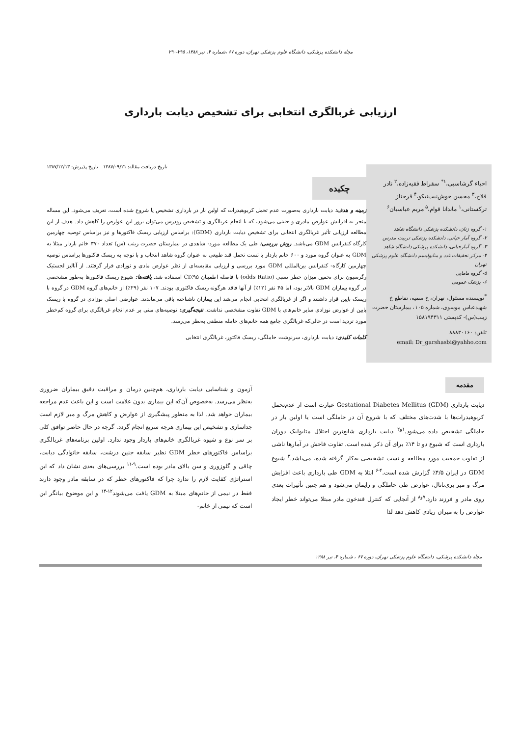مجله دانشکده پزشکی، دانشگاه علوم پزشکی تهران، دوره ۶۷ ،شماره ۴، تیر ۱۳۸۸، ۲۹۵-۲۹۰
ارزیابی غربالگری انتخابی برای تشخیص دیابت بارداری
احیاء گرشاسبی،<sup>۱*</sup> سقراط فقیه‌زاده،<sup>۲</sup> نادر فلاح،<sup>۳</sup> محسن خوش‌نیت‌نیکو،<sup>۴</sup> فرحناز ترکستانی،<sup>۱</sup> ماندانا قوام،<sup>۵</sup> مریم عباسیان<sup>۶</sup>
۱- گروه زنان، دانشکده پزشکی دانشگاه شاهد
۲- گروه آمار حیاتی، دانشکده پزشکی تربیت مدرس
۳- گروه آمارحیاتی، دانشکده پزشکی دانشگاه شاهد
۴- مرکز تحقیقات غدد و متابولیسم دانشگاه علوم پزشکی تهران
۵- گروه مامایی
۶- پزشک عمومی
<sup>*</sup> نویسنده مسئول، تهران، خ سمیه، تقاطع خ شهیدعباس موسوی، شماره ۱۰۵، بیمارستان حضرت زینب(س)- کدپستی ۱۵۸۱۹۴۳۱۱
تلفن: ۸۸۸۳۰۱۶۰
email: Dr_garshasbi@yahho.com
تاریخ دریافت مقاله: ۱۳۸۷/۰۹/۲۱ تاریخ پذیرش: ۱۳۸۷/۱۲/۱۳
چکیده
زمینه و هدف: دیابت بارداری به‌صورت عدم تحمل کربوهیدرات که اولین بار در بارداری تشخیص یا شروع شده است، تعریف می‌شود. این مساله منجر به افزایش عوارض مادری و جنینی می‌شود، که با انجام غربالگری و تشخیص زودرس می‌توان بروز این عوارض را کاهش داد. هدف از این مطالعه ارزیابی تأثیر غربالگری انتخابی برای تشخیص دیابت بارداری (GDM): براساس ارزیابی ریسک فاکتورها و نیز براساس توصیه چهارمین کارگاه کنفرانس GDM می‌باشد. روش بررسی: طی یک مطالعه مورد- شاهدی در بیمارستان حضرت زینب (س) تعداد ۳۷۰ خانم باردار مبتلا به GDM به عنوان گروه مورد و ۶۰۰ خانم باردار با تست تحمل قند طبیعی به عنوان گروه شاهد انتخاب و با توجه به ریسک فاکتورها براساس توصیه چهارمین کارگاه- کنفرانس بین‌المللی GDM مورد بررسی و ارزیابی مقایسه‌ای از نظر عوارض مادی و نوزادی قرار گرفتند. از آنالیز لجستیک رگرسیون برای تخمین میزان خطر نسبی (odds Ratio) با فاصله اطمینان CI٪۹۵ استفاده شد. یافته‌ها: شیوع ریسک فاکتورها به‌طور مشخصی در گروه بیماران GDM بالاتر بود، اما ۴۵ نفر (۱۲٪) از آنها فاقد هرگونه ریسک فاکتوری بودند. ۱۰۷ نفر (۲۹٪) از خانم‌های گروه GDM در گروه با ریسک پایین قرار داشتند و اگر از غربالگری انتخابی انجام می‌شد این بیماران ناشناخته باقی می‌ماندند. عوارضی اصلی نوزادی در گروه با ریسک پایین از عوارض نوزادی سایر خانم‌های با GDM تفاوت مشخصی نداشت. نتیجه‌گیری: توصیه‌های مبنی بر عدم انجام غربالگری برای گروه کم‌خطر مورد تردید است در حالی‌که غربالگری جامع همه خانم‌های حامله منطقی به‌نظر می‌رسد.
کلمات کلیدی: دیابت بارداری، سرنوشت حاملگی، ریسک فاکتور، غربالگری انتخابی
مقدمه
دیابت بارداری (Gestational Diabetes Mellitus (GDM عبارت است از عدم‌تحمل کربوهیدرات‌ها با شدت‌های مختلف که با شروع آن در حاملگی است یا اولین بار در حاملگی تشخیص داده می‌شود.<sup>۱و۲</sup> دیابت بارداری شایع‌ترین اختلال متابولیک دوران بارداری است که شیوع دو تا ۱۴٪ برای آن ذکر شده است. تفاوت فاحش در آمارها ناشی از تفاوت جمعیت مورد مطالعه و تست تشخیصی به‌کار گرفته شده، می‌باشد.<sup>۳</sup> شیوع GDM در ایران ۴/۵٪ گزارش شده است.<sup>۴-۶</sup> ابتلا به GDM طی بارداری باعث افزایش مرگ و میر پری‌ناتال، عوارض طی حاملگی و زایمان می‌شود و هم چنین تأثیرات بعدی روی مادر و فرزند دارد.<sup>۷و۸</sup> از آنجایی که کنترل قندخون مادر مبتلا می‌تواند خطر ایجاد عوارض را به میزان زیادی کاهش دهد لذا
آزمون و شناسایی دیابت بارداری، هم‌چنین درمان و مراقبت دقیق بیماران ضروری به‌نظر می‌رسد. به‌خصوص آن‌که این بیماری بدون علامت است و این باعث عدم مراجعه بیماران خواهد شد. لذا به منظور پیشگیری از عوارض و کاهش مرگ و میر لازم است جداسازی و تشخیص این بیماری هرچه سریع انجام گردد. گرچه در حال حاضر توافق کلی بر سر نوع و شیوه غربالگری خانم‌های باردار وجود ندارد. اولین برنامه‌های غربالگری براساس فاکتورهای خطر GDM نظیر سابقه جنین درشت، سابقه خانوادگی دیابت، چاقی و گلوزوری و سن بالای مادر بوده است.<sup>۹-۱۱</sup> بررسی‌های بعدی نشان داد که این استراتژی کفایت لازم را ندارد چرا که فاکتورهای خطر که در سابقه مادر وجود دارند فقط در نیمی از خانم‌های مبتلا به GDM یافت می‌شوند<sup>۱۲-۱۴</sup> و این موضوع بیانگر این است که نیمی از خانم-
مجله دانشکده پزشکی، دانشگاه علوم پزشکی تهران، دوره ۶۷ ، شماره ۴، تیر ۱۳۸۸